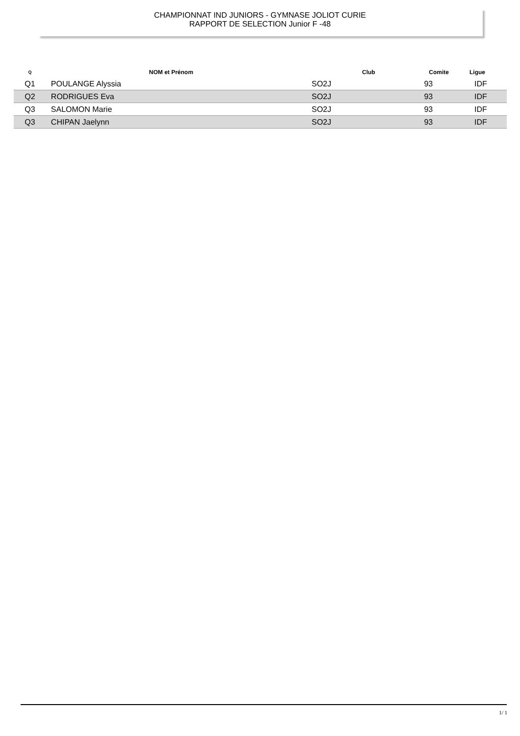CHAMPIONNAT IND JUNIORS - GYMNASE JOLIOT CURIE
RAPPORT DE SELECTION Junior F -48
| Q | NOM et Prénom | Club | Comite | Ligue |
| --- | --- | --- | --- | --- |
| Q1 | POULANGE Alyssia | SO2J | 93 | IDF |
| Q2 | RODRIGUES Eva | SO2J | 93 | IDF |
| Q3 | SALOMON Marie | SO2J | 93 | IDF |
| Q3 | CHIPAN Jaelynn | SO2J | 93 | IDF |
1/ 1